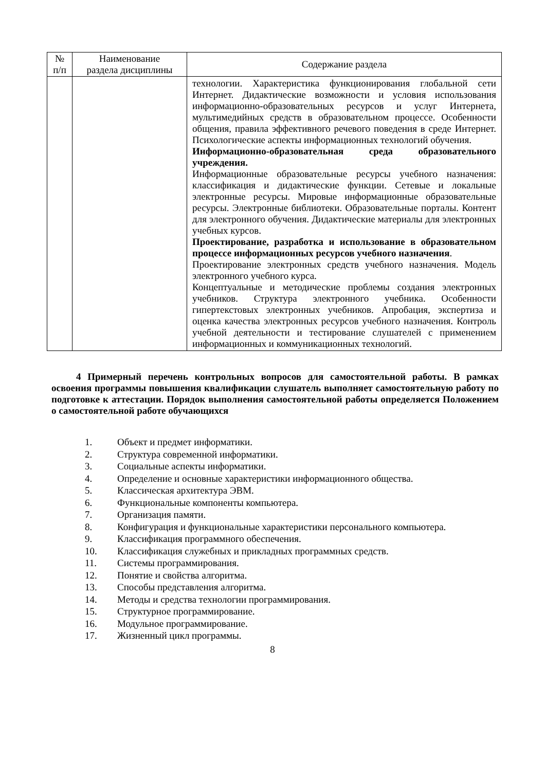| № п/п | Наименование раздела дисциплины | Содержание раздела |
| --- | --- | --- |
| | | технологии. Характеристика функционирования глобальной сети Интернет. Дидактические возможности и условия использования информационно-образовательных ресурсов и услуг Интернета, мультимедийных средств в образовательном процессе. Особенности общения, правила эффективного речевого поведения в среде Интернет. Психологические аспекты информационных технологий обучения. Информационно-образовательная среда образовательного учреждения. Информационные образовательные ресурсы учебного назначения: классификация и дидактические функции. Сетевые и локальные электронные ресурсы. Мировые информационные образовательные ресурсы. Электронные библиотеки. Образовательные порталы. Контент для электронного обучения. Дидактические материалы для электронных учебных курсов. Проектирование, разработка и использование в образовательном процессе информационных ресурсов учебного назначения . Проектирование электронных средств учебного назначения. Модель электронного учебного курса. Концептуальные и методические проблемы создания электронных учебников. Структура электронного учебника. Особенности гипертекстовых электронных учебников. Апробация, экспертиза и оценка качества электронных ресурсов учебного назначения. Контроль учебной деятельности и тестирование слушателей с применением информационных и коммуникационных технологий. |
4 Примерный перечень контрольных вопросов для самостоятельной работы. В рамках освоения программы повышения квалификации слушатель выполняет самостоятельную работу по подготовке к аттестации. Порядок выполнения самостоятельной работы определяется Положением о самостоятельной работе обучающихся
1. Объект и предмет информатики.
2. Структура современной информатики.
3. Социальные аспекты информатики.
4. Определение и основные характеристики информационного общества.
5. Классическая архитектура ЭВМ.
6. Функциональные компоненты компьютера.
7. Организация памяти.
8. Конфигурация и функциональные характеристики персонального компьютера.
9. Классификация программного обеспечения.
10. Классификация служебных и прикладных программных средств.
11. Системы программирования.
12. Понятие и свойства алгоритма.
13. Способы представления алгоритма.
14. Методы и средства технологии программирования.
15. Структурное программирование.
16. Модульное программирование.
17. Жизненный цикл программы.
8